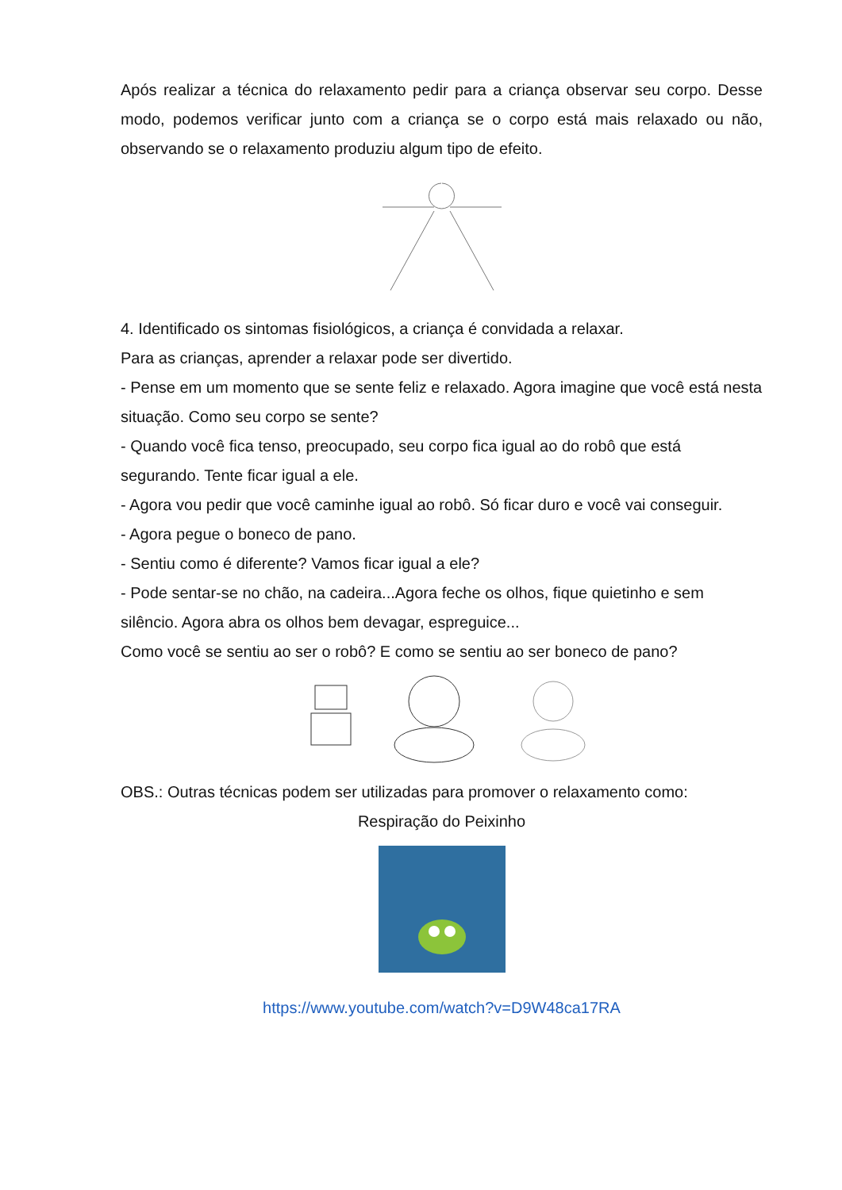Após realizar a técnica do relaxamento pedir para a criança observar seu corpo. Desse modo, podemos verificar junto com a criança se o corpo está mais relaxado ou não, observando se o relaxamento produziu algum tipo de efeito.
4. Identificado os sintomas fisiológicos, a criança é convidada a relaxar.
Para as crianças, aprender a relaxar pode ser divertido.
- Pense em um momento que se sente feliz e relaxado. Agora imagine que você está nesta situação. Como seu corpo se sente?
- Quando você fica tenso, preocupado, seu corpo fica igual ao do robô que está segurando. Tente ficar igual a ele.
- Agora vou pedir que você caminhe igual ao robô. Só ficar duro e você vai conseguir.
- Agora pegue o boneco de pano.
- Sentiu como é diferente? Vamos ficar igual a ele?
- Pode sentar-se no chão, na cadeira...Agora feche os olhos, fique quietinho e sem silêncio. Agora abra os olhos bem devagar, espreguice...
Como você se sentiu ao ser o robô? E como se sentiu ao ser boneco de pano?
OBS.: Outras técnicas podem ser utilizadas para promover o relaxamento como:
Respiração do Peixinho
https://www.youtube.com/watch?v=D9W48ca17RA